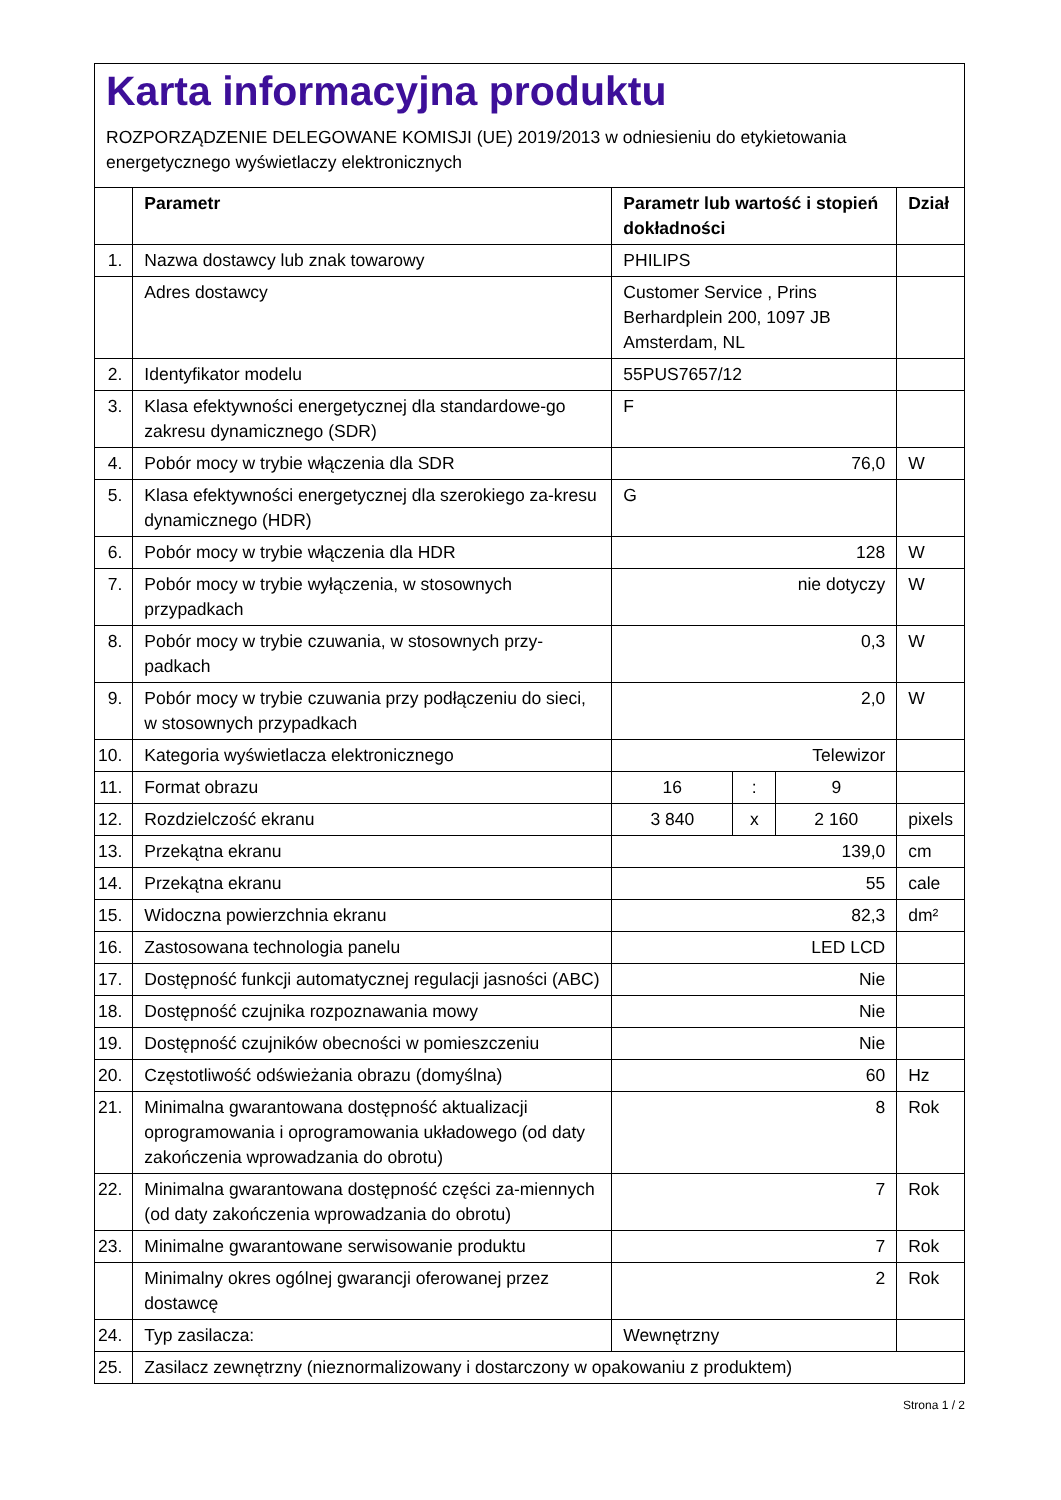Karta informacyjna produktu
ROZPORZĄDZENIE DELEGOWANE KOMISJI (UE) 2019/2013 w odniesieniu do etykietowania energetycznego wyświetlaczy elektronicznych
| | Parametr | Parametr lub wartość i stopień dokładności | | | Dział |
| --- | --- | --- | --- | --- | --- |
| 1. | Nazwa dostawcy lub znak towarowy | PHILIPS | | | |
| | Adres dostawcy | Customer Service , Prins Berhardplein 200, 1097 JB Amsterdam, NL | | | |
| 2. | Identyfikator modelu | 55PUS7657/12 | | | |
| 3. | Klasa efektywności energetycznej dla standardowe-go zakresu dynamicznego (SDR) | F | | | |
| 4. | Pobór mocy w trybie włączenia dla SDR | 76,0 | | | W |
| 5. | Klasa efektywności energetycznej dla szerokiego za-kresu dynamicznego (HDR) | G | | | |
| 6. | Pobór mocy w trybie włączenia dla HDR | 128 | | | W |
| 7. | Pobór mocy w trybie wyłączenia, w stosownych przypadkach | nie dotyczy | | | W |
| 8. | Pobór mocy w trybie czuwania, w stosownych przy-padkach | 0,3 | | | W |
| 9. | Pobór mocy w trybie czuwania przy podłączeniu do sieci, w stosownych przypadkach | 2,0 | | | W |
| 10. | Kategoria wyświetlacza elektronicznego | Telewizor | | | |
| 11. | Format obrazu | 16 | : | 9 | |
| 12. | Rozdzielczość ekranu | 3 840 | x | 2 160 | pixels |
| 13. | Przekątna ekranu | 139,0 | | | cm |
| 14. | Przekątna ekranu | 55 | | | cale |
| 15. | Widoczna powierzchnia ekranu | 82,3 | | | dm² |
| 16. | Zastosowana technologia panelu | LED LCD | | | |
| 17. | Dostępność funkcji automatycznej regulacji jasności (ABC) | Nie | | | |
| 18. | Dostępność czujnika rozpoznawania mowy | Nie | | | |
| 19. | Dostępność czujników obecności w pomieszczeniu | Nie | | | |
| 20. | Częstotliwość odświeżania obrazu (domyślna) | 60 | | | Hz |
| 21. | Minimalna gwarantowana dostępność aktualizacji oprogramowania i oprogramowania układowego (od daty zakończenia wprowadzania do obrotu) | 8 | | | Rok |
| 22. | Minimalna gwarantowana dostępność części za-miennych (od daty zakończenia wprowadzania do obrotu) | 7 | | | Rok |
| 23. | Minimalne gwarantowane serwisowanie produktu | 7 | | | Rok |
| | Minimalny okres ogólnej gwarancji oferowanej przez dostawcę | 2 | | | Rok |
| 24. | Typ zasilacza: | Wewnętrzny | | | |
| 25. | Zasilacz zewnętrzny (nieznormalizowany i dostarczony w opakowaniu z produktem) | | | | |
Strona 1 / 2